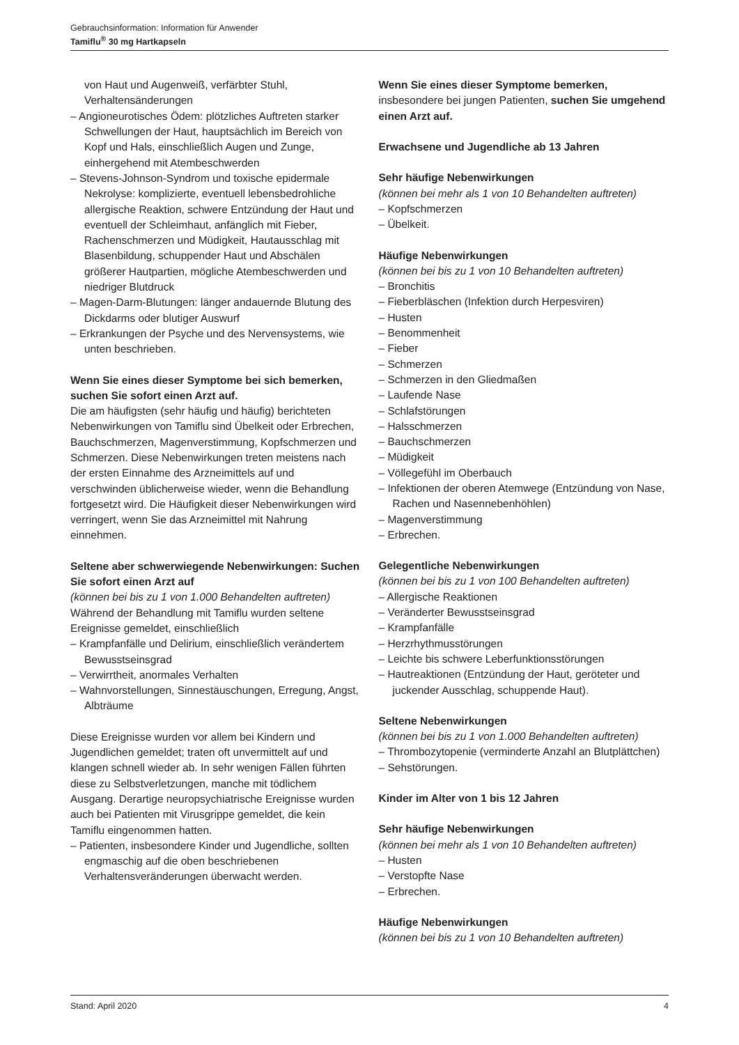Gebrauchsinformation: Information für Anwender
Tamiflu<sup>®</sup> 30 mg Hartkapseln
von Haut und Augenweiß, verfärbter Stuhl, Verhaltensänderungen
– Angioneurotisches Ödem: plötzliches Auftreten starker Schwellungen der Haut, hauptsächlich im Bereich von Kopf und Hals, einschließlich Augen und Zunge, einhergehend mit Atembeschwerden
– Stevens-Johnson-Syndrom und toxische epidermale Nekrolyse: komplizierte, eventuell lebensbedrohliche allergische Reaktion, schwere Entzündung der Haut und eventuell der Schleimhaut, anfänglich mit Fieber, Rachenschmerzen und Müdigkeit, Hautausschlag mit Blasenbildung, schuppender Haut und Abschälen größerer Hautpartien, mögliche Atembeschwerden und niedriger Blutdruck
– Magen-Darm-Blutungen: länger andauernde Blutung des Dickdarms oder blutiger Auswurf
– Erkrankungen der Psyche und des Nervensystems, wie unten beschrieben.
Wenn Sie eines dieser Symptome bei sich bemerken, suchen Sie sofort einen Arzt auf.
Die am häufigsten (sehr häufig und häufig) berichteten Nebenwirkungen von Tamiflu sind Übelkeit oder Erbrechen, Bauchschmerzen, Magenverstimmung, Kopfschmerzen und Schmerzen. Diese Nebenwirkungen treten meistens nach der ersten Einnahme des Arzneimittels auf und verschwinden üblicherweise wieder, wenn die Behandlung fortgesetzt wird. Die Häufigkeit dieser Nebenwirkungen wird verringert, wenn Sie das Arzneimittel mit Nahrung einnehmen.
Seltene aber schwerwiegende Nebenwirkungen: Suchen Sie sofort einen Arzt auf
(können bei bis zu 1 von 1.000 Behandelten auftreten)
Während der Behandlung mit Tamiflu wurden seltene Ereignisse gemeldet, einschließlich
– Krampfanfälle und Delirium, einschließlich veränder­tem Bewusstseinsgrad
– Verwirrtheit, anormales Verhalten
– Wahnvorstellungen, Sinnestäuschungen, Erregung, Angst, Albträume
Diese Ereignisse wurden vor allem bei Kindern und Jugendlichen gemeldet; traten oft unvermittelt auf und klangen schnell wieder ab. In sehr wenigen Fällen führten diese zu Selbstverletzungen, manche mit tödlichem Ausgang. Derartige neuropsychiatrische Ereignisse wurden auch bei Patienten mit Virusgrippe gemeldet, die kein Tamiflu eingenommen hatten.
– Patienten, insbesondere Kinder und Jugendliche, sollten engmaschig auf die oben beschriebenen Verhaltensveränderungen überwacht werden.
Wenn Sie eines dieser Symptome bemerken, insbesondere bei jungen Patienten, suchen Sie umgehend einen Arzt auf.
Erwachsene und Jugendliche ab 13 Jahren
Sehr häufige Nebenwirkungen
(können bei mehr als 1 von 10 Behandelten auftreten)
– Kopfschmerzen
– Übelkeit.
Häufige Nebenwirkungen
(können bei bis zu 1 von 10 Behandelten auftreten)
– Bronchitis
– Fieberbläschen (Infektion durch Herpesviren)
– Husten
– Benommenheit
– Fieber
– Schmerzen
– Schmerzen in den Gliedmaßen
– Laufende Nase
– Schlafstörungen
– Halsschmerzen
– Bauchschmerzen
– Müdigkeit
– Völlegefühl im Oberbauch
– Infektionen der oberen Atemwege (Entzündung von Nase, Rachen und Nasennebenhöhlen)
– Magenverstimmung
– Erbrechen.
Gelegentliche Nebenwirkungen
(können bei bis zu 1 von 100 Behandelten auftreten)
– Allergische Reaktionen
– Veränderter Bewusstseinsgrad
– Krampfanfälle
– Herzrhythmusstörungen
– Leichte bis schwere Leberfunktionsstörungen
– Hautreaktionen (Entzündung der Haut, geröteter und juckender Ausschlag, schuppende Haut).
Seltene Nebenwirkungen
(können bei bis zu 1 von 1.000 Behandelten auftreten)
– Thrombozytopenie (verminderte Anzahl an Blutplättchen)
– Sehstörungen.
Kinder im Alter von 1 bis 12 Jahren
Sehr häufige Nebenwirkungen
(können bei mehr als 1 von 10 Behandelten auftreten)
– Husten
– Verstopfte Nase
– Erbrechen.
Häufige Nebenwirkungen
(können bei bis zu 1 von 10 Behandelten auftreten)
Stand: April 2020 4